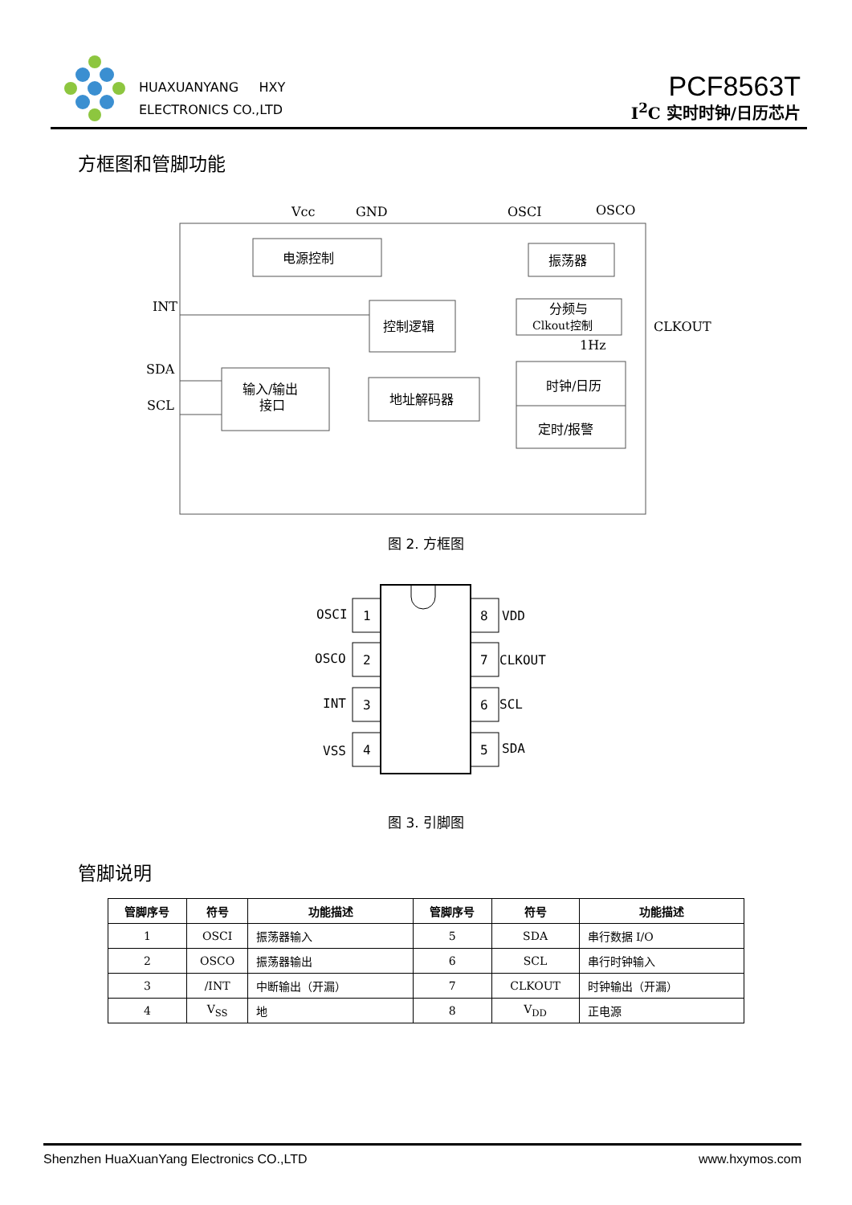HUAXUANYANG HXY
ELECTRONICS CO.,LTD
PCF8563T
I<sup>2</sup>C 实时时钟/日历芯片
方框图和管脚功能
电源控制
振荡器
控制逻辑
分频与
Clkout控制
输入/输出
接口
地址解码器
时钟/日历
定时/报警
Vcc
GND
OSCI
OSCO
INT
SDA
SCL
CLKOUT
1Hz
图 2. 方框图
1
2
3
4
8
7
6
5
OSCI
OSCO
INT
VSS
VDD
CLKOUT
SCL
SDA
图 3. 引脚图
管脚说明
| 管脚序号 | 符号 | 功能描述 | 管脚序号 | 符号 | 功能描述 |
| --- | --- | --- | --- | --- | --- |
| 1 | OSCI | 振荡器输入 | 5 | SDA | 串行数据 I/O |
| 2 | OSCO | 振荡器输出 | 6 | SCL | 串行时钟输入 |
| 3 | /INT | 中断输出（开漏） | 7 | CLKOUT | 时钟输出（开漏） |
| 4 | V<sub>SS</sub> | 地 | 8 | V<sub>DD</sub> | 正电源 |
Shenzhen HuaXuanYang Electronics CO.,LTD www.hxymos.com